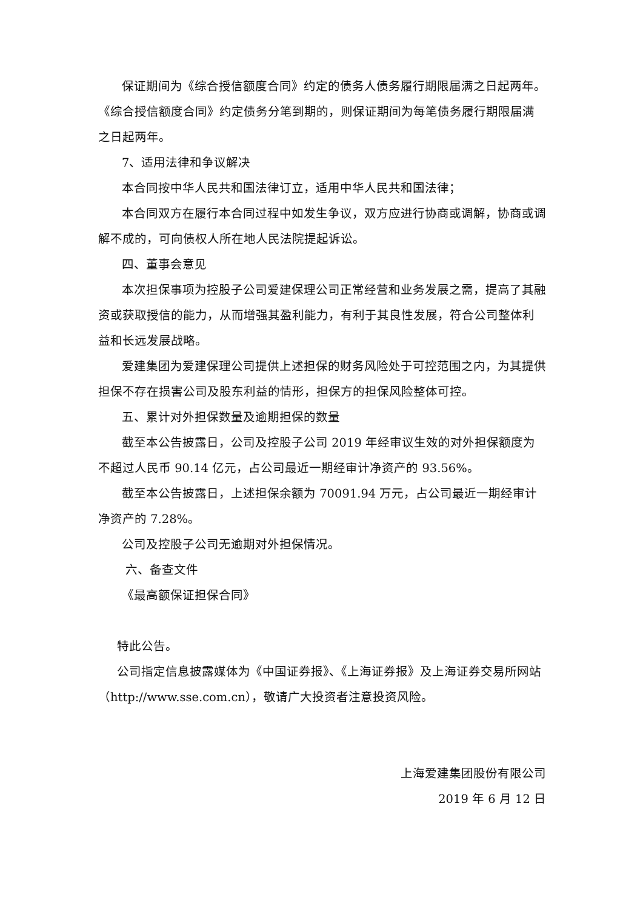保证期间为《综合授信额度合同》约定的债务人债务履行期限届满之日起两年。《综合授信额度合同》约定债务分笔到期的，则保证期间为每笔债务履行期限届满之日起两年。
7、适用法律和争议解决
本合同按中华人民共和国法律订立，适用中华人民共和国法律；
本合同双方在履行本合同过程中如发生争议，双方应进行协商或调解，协商或调解不成的，可向债权人所在地人民法院提起诉讼。
四、董事会意见
本次担保事项为控股子公司爱建保理公司正常经营和业务发展之需，提高了其融资或获取授信的能力，从而增强其盈利能力，有利于其良性发展，符合公司整体利益和长远发展战略。
爱建集团为爱建保理公司提供上述担保的财务风险处于可控范围之内，为其提供担保不存在损害公司及股东利益的情形，担保方的担保风险整体可控。
五、累计对外担保数量及逾期担保的数量
截至本公告披露日，公司及控股子公司 2019 年经审议生效的对外担保额度为不超过人民币 90.14 亿元，占公司最近一期经审计净资产的 93.56%。
截至本公告披露日，上述担保余额为 70091.94 万元，占公司最近一期经审计净资产的 7.28%。
公司及控股子公司无逾期对外担保情况。
六、备查文件
《最高额保证担保合同》
特此公告。
公司指定信息披露媒体为《中国证券报》、《上海证券报》及上海证券交易所网站（http://www.sse.com.cn），敬请广大投资者注意投资风险。
上海爱建集团股份有限公司
2019 年 6 月 12 日